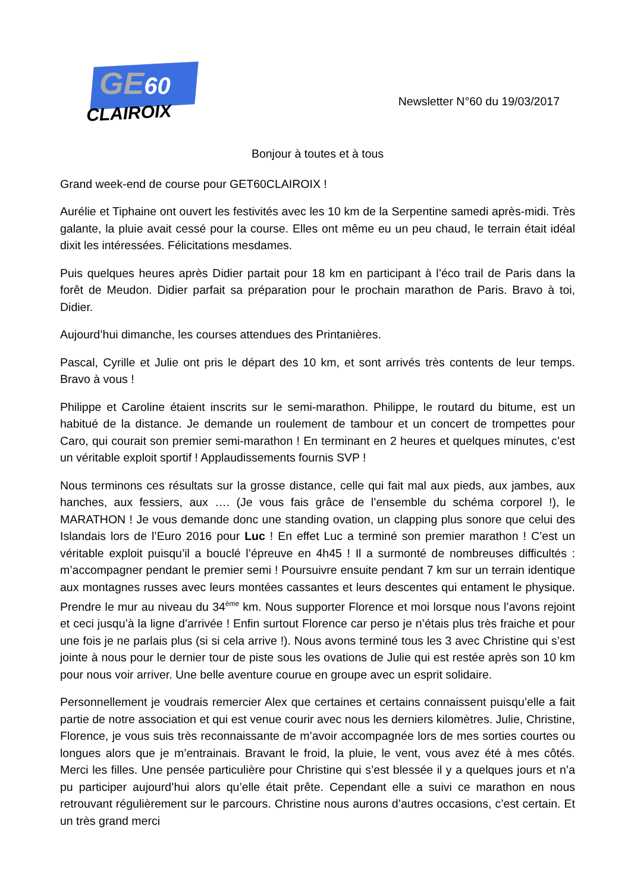GE60
CLAIROIX
Newsletter N°60 du 19/03/2017
Bonjour à toutes et à tous
Grand week-end de course pour GET60CLAIROIX !
Aurélie et Tiphaine ont ouvert les festivités avec les 10 km de la Serpentine samedi après-midi. Très galante, la pluie avait cessé pour la course. Elles ont même eu un peu chaud, le terrain était idéal dixit les intéressées. Félicitations mesdames.
Puis quelques heures après Didier partait pour 18 km en participant à l’éco trail de Paris dans la forêt de Meudon. Didier parfait sa préparation pour le prochain marathon de Paris. Bravo à toi, Didier.
Aujourd’hui dimanche, les courses attendues des Printanières.
Pascal, Cyrille et Julie ont pris le départ des 10 km, et sont arrivés très contents de leur temps. Bravo à vous !
Philippe et Caroline étaient inscrits sur le semi-marathon. Philippe, le routard du bitume, est un habitué de la distance. Je demande un roulement de tambour et un concert de trompettes pour Caro, qui courait son premier semi-marathon ! En terminant en 2 heures et quelques minutes, c’est un véritable exploit sportif ! Applaudissements fournis SVP !
Nous terminons ces résultats sur la grosse distance, celle qui fait mal aux pieds, aux jambes, aux hanches, aux fessiers, aux …. (Je vous fais grâce de l’ensemble du schéma corporel !), le MARATHON ! Je vous demande donc une standing ovation, un clapping plus sonore que celui des Islandais lors de l’Euro 2016 pour Luc ! En effet Luc a terminé son premier marathon ! C’est un véritable exploit puisqu’il a bouclé l’épreuve en 4h45 ! Il a surmonté de nombreuses difficultés : m’accompagner pendant le premier semi ! Poursuivre ensuite pendant 7 km sur un terrain identique aux montagnes russes avec leurs montées cassantes et leurs descentes qui entament le physique. Prendre le mur au niveau du 34<sup>ème</sup> km. Nous supporter Florence et moi lorsque nous l’avons rejoint et ceci jusqu’à la ligne d’arrivée ! Enfin surtout Florence car perso je n’étais plus très fraiche et pour une fois je ne parlais plus (si si cela arrive !). Nous avons terminé tous les 3 avec Christine qui s’est jointe à nous pour le dernier tour de piste sous les ovations de Julie qui est restée après son 10 km pour nous voir arriver. Une belle aventure courue en groupe avec un esprit solidaire.
Personnellement je voudrais remercier Alex que certaines et certains connaissent puisqu’elle a fait partie de notre association et qui est venue courir avec nous les derniers kilomètres. Julie, Christine, Florence, je vous suis très reconnaissante de m’avoir accompagnée lors de mes sorties courtes ou longues alors que je m’entrainais. Bravant le froid, la pluie, le vent, vous avez été à mes côtés. Merci les filles. Une pensée particulière pour Christine qui s’est blessée il y a quelques jours et n’a pu participer aujourd’hui alors qu’elle était prête. Cependant elle a suivi ce marathon en nous retrouvant régulièrement sur le parcours. Christine nous aurons d’autres occasions, c’est certain. Et un très grand merci